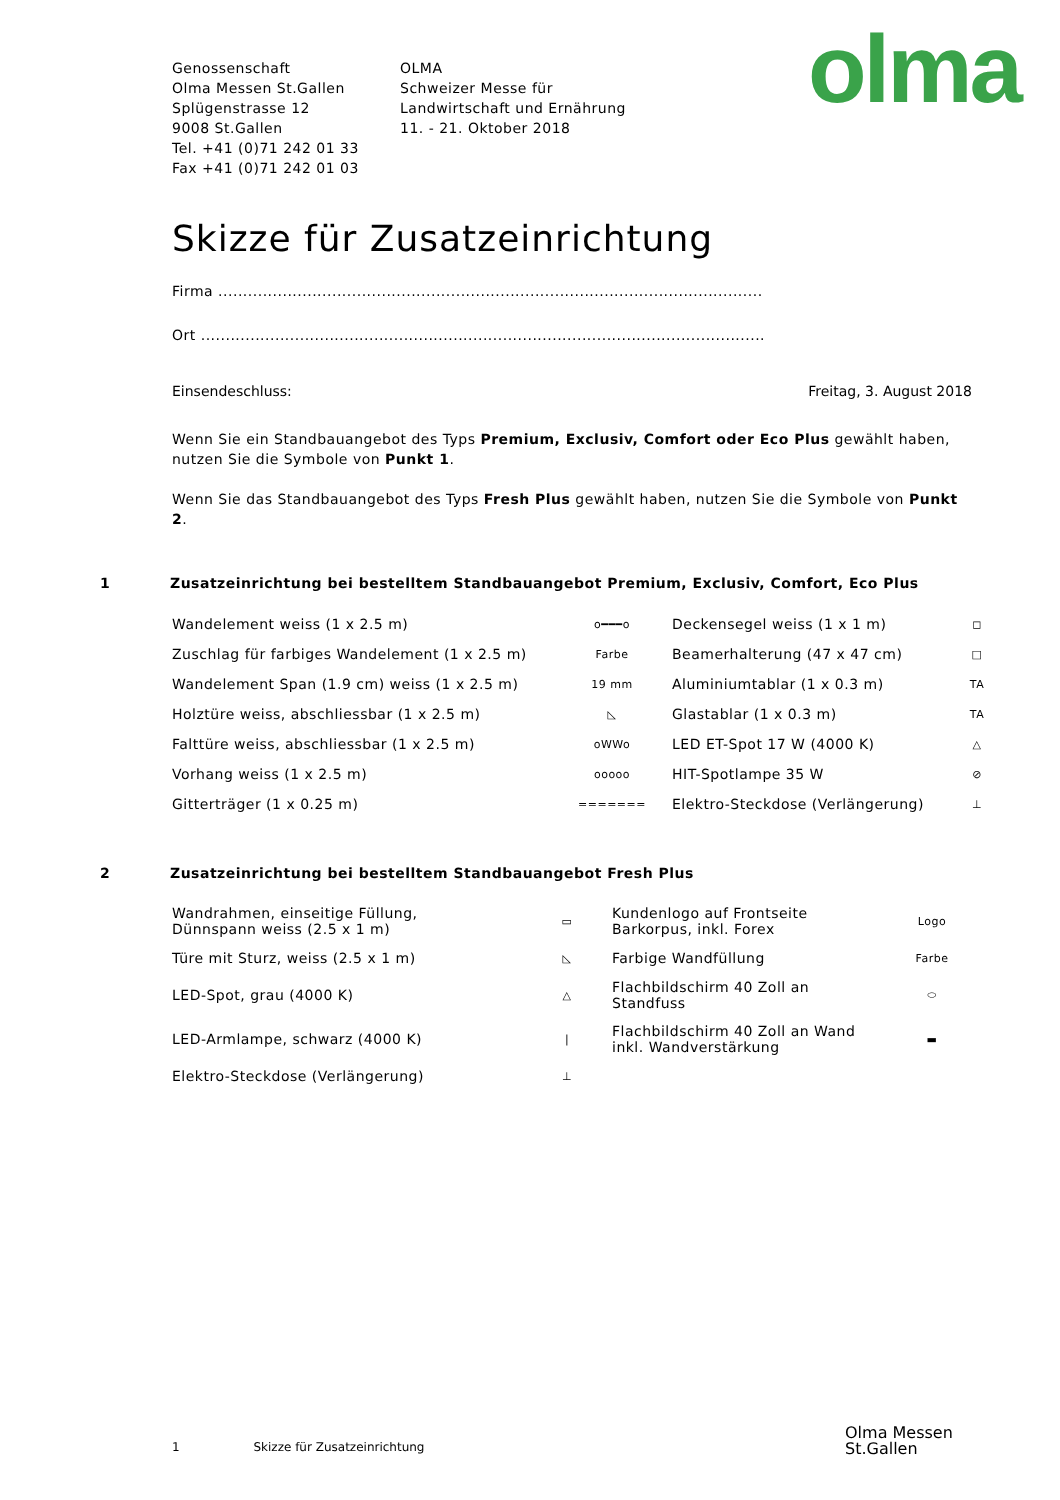olma
Genossenschaft
Olma Messen St.Gallen
Splügenstrasse 12
9008 St.Gallen
Tel. +41 (0)71 242 01 33
Fax +41 (0)71 242 01 03
OLMA
Schweizer Messe für
Landwirtschaft und Ernährung
11. - 21. Oktober 2018
Skizze für Zusatzeinrichtung
Firma ..............................................................................................................
Ort ..................................................................................................................
Einsendeschluss: Freitag, 3. August 2018
Wenn Sie ein Standbauangebot des Typs Premium, Exclusiv, Comfort oder Eco Plus gewählt haben, nutzen Sie die Symbole von Punkt 1.
Wenn Sie das Standbauangebot des Typs Fresh Plus gewählt haben, nutzen Sie die Symbole von Punkt 2.
1 Zusatzeinrichtung bei bestelltem Standbauangebot Premium, Exclusiv, Comfort, Eco Plus
| Wandelement weiss (1 x 2.5 m) | o━━━o | Deckensegel weiss (1 x 1 m) | ◻ |
| Zuschlag für farbiges Wandelement (1 x 2.5 m) | Farbe | Beamerhalterung (47 x 47 cm) | □ |
| Wandelement Span (1.9 cm) weiss (1 x 2.5 m) | 19 mm | Aluminiumtablar (1 x 0.3 m) | TA |
| Holztüre weiss, abschliessbar (1 x 2.5 m) | ◺ | Glastablar (1 x 0.3 m) | TA |
| Falttüre weiss, abschliessbar (1 x 2.5 m) | oWWo | LED ET-Spot 17 W (4000 K) | △ |
| Vorhang weiss (1 x 2.5 m) | ooooo | HIT-Spotlampe 35 W | ⊘ |
| Gitterträger (1 x 0.25 m) | ======= | Elektro-Steckdose (Verlängerung) | ⊥ |
2 Zusatzeinrichtung bei bestelltem Standbauangebot Fresh Plus
| Wandrahmen, einseitige Füllung, Dünnspann weiss (2.5 x 1 m) | ▭ | Kundenlogo auf Frontseite Barkorpus, inkl. Forex | Logo |
| Türe mit Sturz, weiss (2.5 x 1 m) | ◺ | Farbige Wandfüllung | Farbe |
| LED-Spot, grau (4000 K) | △ | Flachbildschirm 40 Zoll an Standfuss | ⬭ |
| LED-Armlampe, schwarz (4000 K) | / | Flachbildschirm 40 Zoll an Wand inkl. Wandverstärkung | ▬ |
| Elektro-Steckdose (Verlängerung) | ⊥ | | |
1 Skizze für Zusatzeinrichtung
Olma Messen
St.Gallen